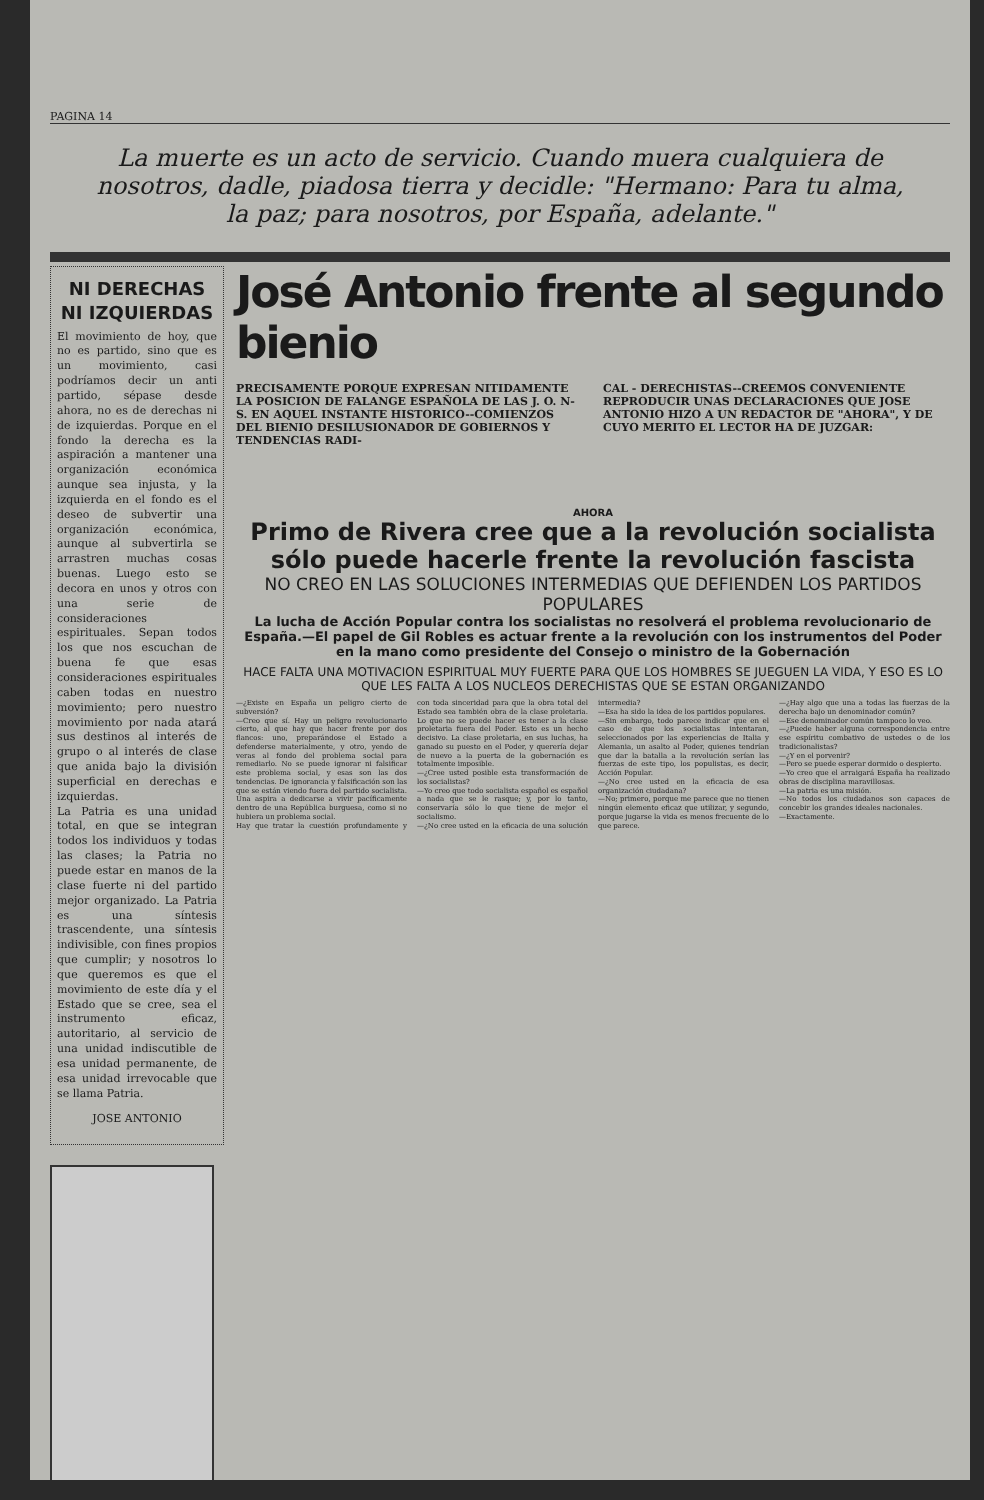PAGINA 14
La muerte es un acto de servicio. Cuando muera cualquiera de nosotros, dadle, piadosa tierra y decidle: "Hermano: Para tu alma, la paz; para nosotros, por España, adelante."
NI DERECHAS NI IZQUIERDAS
El movimiento de hoy, que no es partido, sino que es un movimiento, casi podríamos decir un anti partido, sépase desde ahora, no es de derechas ni de izquierdas. Porque en el fondo la derecha es la aspiración a mantener una organización económica aunque sea injusta, y la izquierda en el fondo es el deseo de subvertir una organización económica, aunque al subvertirla se arrastren muchas cosas buenas. Luego esto se decora en unos y otros con una serie de consideraciones espirituales. Sepan todos los que nos escuchan de buena fe que esas consideraciones espirituales caben todas en nuestro movimiento; pero nuestro movimiento por nada atará sus destinos al interés de grupo o al interés de clase que anida bajo la división superficial en derechas e izquierdas.
La Patria es una unidad total, en que se integran todos los individuos y todas las clases; la Patria no puede estar en manos de la clase fuerte ni del partido mejor organizado. La Patria es una síntesis trascendente, una síntesis indivisible, con fines propios que cumplir; y nosotros lo que queremos es que el movimiento de este día y el Estado que se cree, sea el instrumento eficaz, autoritario, al servicio de una unidad indiscutible de esa unidad permanente, de esa unidad irrevocable que se llama Patria.
JOSE ANTONIO
José Antonio frente al segundo bienio
PRECISAMENTE PORQUE EXPRESAN NITIDAMENTE LA POSICION DE FALANGE ESPAÑOLA DE LAS J. O. N-S. EN AQUEL INSTANTE HISTORICO--COMIENZOS DEL BIENIO DESILUSIONADOR DE GOBIERNOS Y TENDENCIAS RADI-
CAL - DERECHISTAS--CREEMOS CONVENIENTE REPRODUCIR UNAS DECLARACIONES QUE JOSE ANTONIO HIZO A UN REDACTOR DE "AHORA", Y DE CUYO MERITO EL LECTOR HA DE JUZGAR:
AHORA
Primo de Rivera cree que a la revolución socialista sólo puede hacerle frente la revolución fascista
NO CREO EN LAS SOLUCIONES INTERMEDIAS QUE DEFIENDEN LOS PARTIDOS POPULARES
La lucha de Acción Popular contra los socialistas no resolverá el problema revolucionario de España.—El papel de Gil Robles es actuar frente a la revolución con los instrumentos del Poder en la mano como presidente del Consejo o ministro de la Gobernación
HACE FALTA UNA MOTIVACION ESPIRITUAL MUY FUERTE PARA QUE LOS HOMBRES SE JUEGUEN LA VIDA, Y ESO ES LO QUE LES FALTA A LOS NUCLEOS DERECHISTAS QUE SE ESTAN ORGANIZANDO
—¿Existe en España un peligro cierto de subversión?
—Creo que sí. Hay un peligro revolucionario cierto, al que hay que hacer frente por dos flancos: uno, preparándose el Estado a defenderse materialmente, y otro, yendo de veras al fondo del problema social para remediarlo. No se puede ignorar ni falsificar este problema social, y esas son las dos tendencias. De ignorancia y falsificación son las que se están viendo fuera del partido socialista. Una aspira a dedicarse a vivir pacíficamente dentro de una República burguesa, como si no hubiera un problema social.
Hay que tratar la cuestión profundamente y con toda sinceridad para que la obra total del Estado sea también obra de la clase proletaria. Lo que no se puede hacer es tener a la clase proletaria fuera del Poder. Esto es un hecho decisivo. La clase proletaria, en sus luchas, ha ganado su puesto en el Poder, y querería dejar de nuevo a la puerta de la gobernación es totalmente imposible.
—¿Cree usted posible esta transformación de los socialistas?
—Yo creo que todo socialista español es español a nada que se le rasque; y, por lo tanto, conservaría sólo lo que tiene de mejor el socialismo.
—¿No cree usted en la eficacia de una solución intermedia?
—Esa ha sido la idea de los partidos populares.
—Sin embargo, todo parece indicar que en el caso de que los socialistas intentaran, seleccionados por las experiencias de Italia y Alemania, un asalto al Poder, quienes tendrían que dar la batalla a la revolución serían las fuerzas de este tipo, los populistas, es decir, Acción Popular.
—¿No cree usted en la eficacia de esa organización ciudadana?
—No; primero, porque me parece que no tienen ningún elemento eficaz que utilizar, y segundo, porque jugarse la vida es menos frecuente de lo que parece.
—¿Hay algo que una a todas las fuerzas de la derecha bajo un denominador común?
—Ese denominador común tampoco lo veo.
—¿Puede haber alguna correspondencia entre ese espíritu combativo de ustedes o de los tradicionalistas?
—¿Y en el porvenir?
—Pero se puede esperar dormido o despierto.
—Yo creo que el arraigará España ha realizado obras de disciplina maravillosas.
—La patria es una misión.
—No todos los ciudadanos son capaces de concebir los grandes ideales nacionales.
—Exactamente.